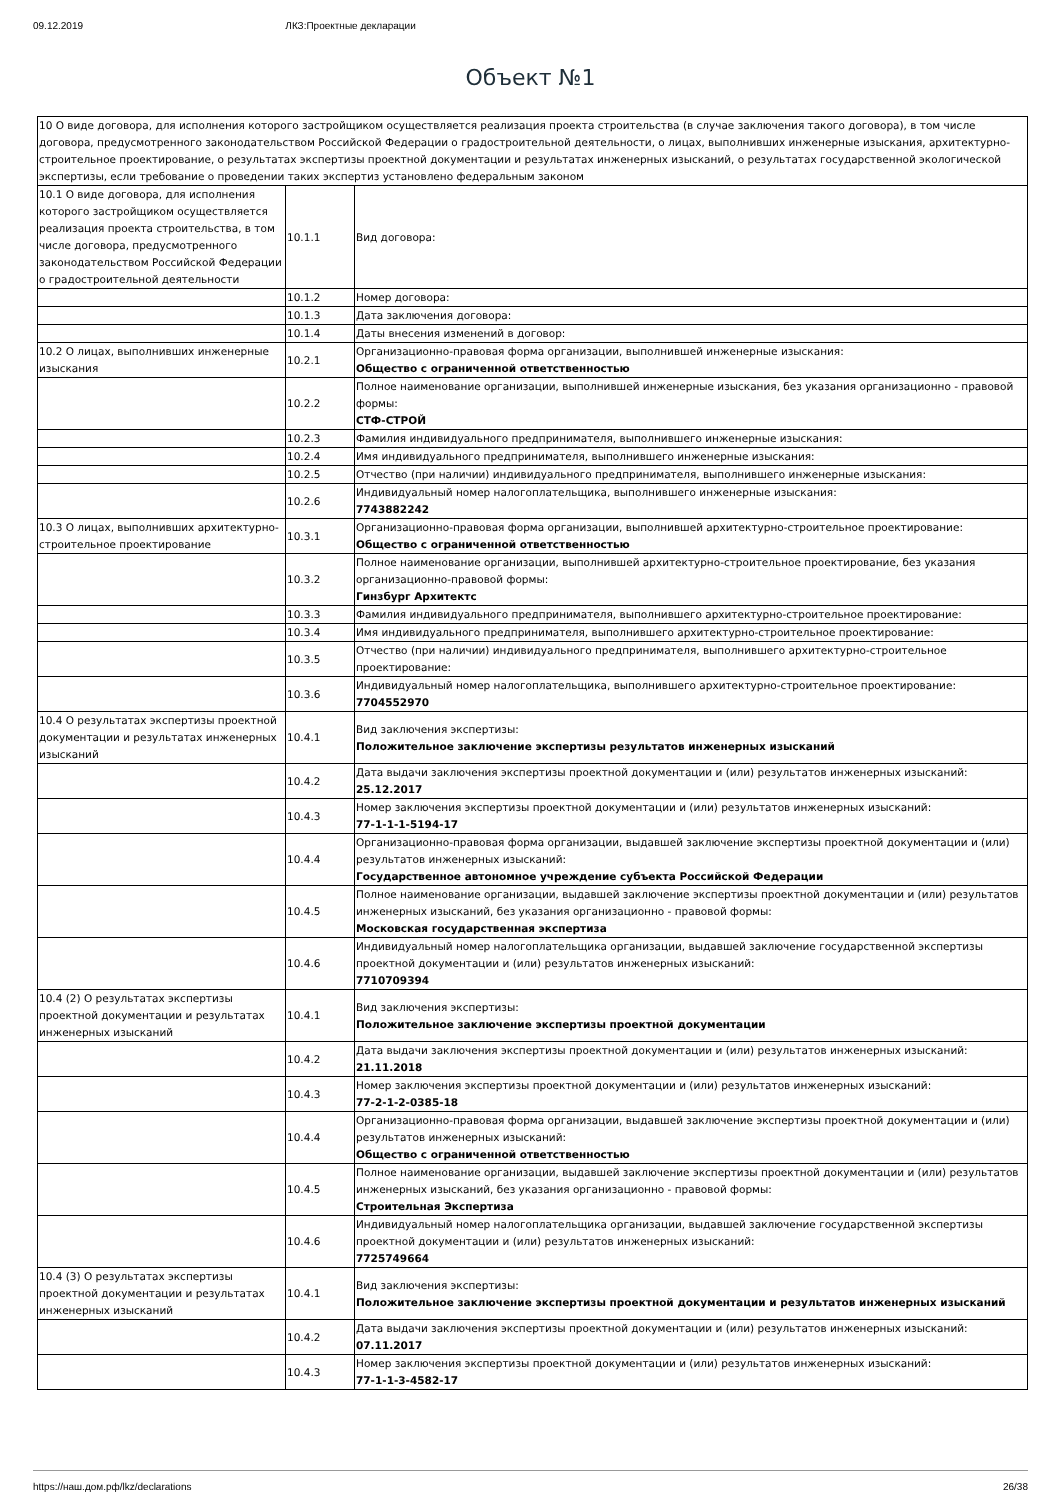09.12.2019 ЛКЗ:Проектные декларации
Объект №1
| 10 О виде договора, для исполнения которого застройщиком осуществляется реализация проекта строительства (в случае заключения такого договора), в том числе договора, предусмотренного законодательством Российской Федерации о градостроительной деятельности, о лицах, выполнивших инженерные изыскания, архитектурно-строительное проектирование, о результатах экспертизы проектной документации и результатах инженерных изысканий, о результатах государственной экологической экспертизы, если требование о проведении таких экспертиз установлено федеральным законом | | |
| 10.1 О виде договора, для исполнения которого застройщиком осуществляется реализация проекта строительства, в том числе договора, предусмотренного законодательством Российской Федерации о градостроительной деятельности | 10.1.1 | Вид договора: |
| | 10.1.2 | Номер договора: |
| | 10.1.3 | Дата заключения договора: |
| | 10.1.4 | Даты внесения изменений в договор: |
| 10.2 О лицах, выполнивших инженерные изыскания | 10.2.1 | Организационно-правовая форма организации, выполнившей инженерные изыскания: Общество с ограниченной ответственностью |
| | 10.2.2 | Полное наименование организации, выполнившей инженерные изыскания, без указания организационно - правовой формы: СТФ-СТРОЙ |
| | 10.2.3 | Фамилия индивидуального предпринимателя, выполнившего инженерные изыскания: |
| | 10.2.4 | Имя индивидуального предпринимателя, выполнившего инженерные изыскания: |
| | 10.2.5 | Отчество (при наличии) индивидуального предпринимателя, выполнившего инженерные изыскания: |
| | 10.2.6 | Индивидуальный номер налогоплательщика, выполнившего инженерные изыскания: 7743882242 |
| 10.3 О лицах, выполнивших архитектурно-строительное проектирование | 10.3.1 | Организационно-правовая форма организации, выполнившей архитектурно-строительное проектирование: Общество с ограниченной ответственностью |
| | 10.3.2 | Полное наименование организации, выполнившей архитектурно-строительное проектирование, без указания организационно-правовой формы: Гинзбург Архитектс |
| | 10.3.3 | Фамилия индивидуального предпринимателя, выполнившего архитектурно-строительное проектирование: |
| | 10.3.4 | Имя индивидуального предпринимателя, выполнившего архитектурно-строительное проектирование: |
| | 10.3.5 | Отчество (при наличии) индивидуального предпринимателя, выполнившего архитектурно-строительное проектирование: |
| | 10.3.6 | Индивидуальный номер налогоплательщика, выполнившего архитектурно-строительное проектирование: 7704552970 |
| 10.4 О результатах экспертизы проектной документации и результатах инженерных изысканий | 10.4.1 | Вид заключения экспертизы: Положительное заключение экспертизы результатов инженерных изысканий |
| | 10.4.2 | Дата выдачи заключения экспертизы проектной документации и (или) результатов инженерных изысканий: 25.12.2017 |
| | 10.4.3 | Номер заключения экспертизы проектной документации и (или) результатов инженерных изысканий: 77-1-1-1-5194-17 |
| | 10.4.4 | Организационно-правовая форма организации, выдавшей заключение экспертизы проектной документации и (или) результатов инженерных изысканий: Государственное автономное учреждение субъекта Российской Федерации |
| | 10.4.5 | Полное наименование организации, выдавшей заключение экспертизы проектной документации и (или) результатов инженерных изысканий, без указания организационно - правовой формы: Московская государственная экспертиза |
| | 10.4.6 | Индивидуальный номер налогоплательщика организации, выдавшей заключение государственной экспертизы проектной документации и (или) результатов инженерных изысканий: 7710709394 |
| 10.4 (2) О результатах экспертизы проектной документации и результатах инженерных изысканий | 10.4.1 | Вид заключения экспертизы: Положительное заключение экспертизы проектной документации |
| | 10.4.2 | Дата выдачи заключения экспертизы проектной документации и (или) результатов инженерных изысканий: 21.11.2018 |
| | 10.4.3 | Номер заключения экспертизы проектной документации и (или) результатов инженерных изысканий: 77-2-1-2-0385-18 |
| | 10.4.4 | Организационно-правовая форма организации, выдавшей заключение экспертизы проектной документации и (или) результатов инженерных изысканий: Общество с ограниченной ответственностью |
| | 10.4.5 | Полное наименование организации, выдавшей заключение экспертизы проектной документации и (или) результатов инженерных изысканий, без указания организационно - правовой формы: Строительная Экспертиза |
| | 10.4.6 | Индивидуальный номер налогоплательщика организации, выдавшей заключение государственной экспертизы проектной документации и (или) результатов инженерных изысканий: 7725749664 |
| 10.4 (3) О результатах экспертизы проектной документации и результатах инженерных изысканий | 10.4.1 | Вид заключения экспертизы: Положительное заключение экспертизы проектной документации и результатов инженерных изысканий |
| | 10.4.2 | Дата выдачи заключения экспертизы проектной документации и (или) результатов инженерных изысканий: 07.11.2017 |
| | 10.4.3 | Номер заключения экспертизы проектной документации и (или) результатов инженерных изысканий: 77-1-1-3-4582-17 |
https://наш.дом.рф/lkz/declarations 26/38